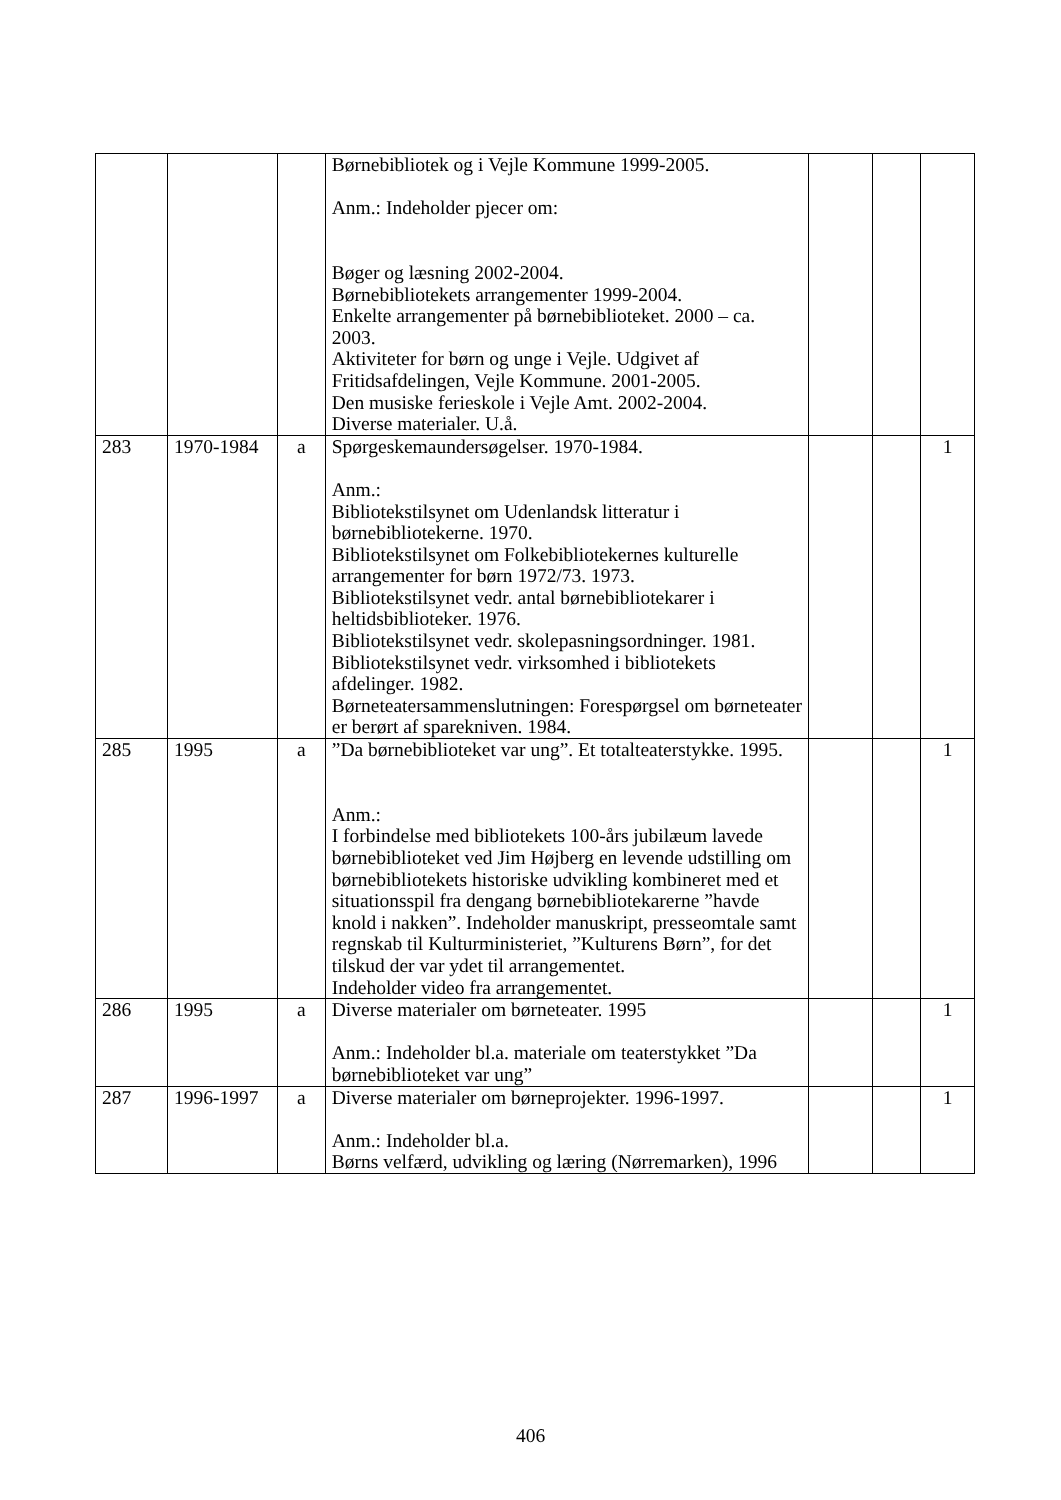| | | | Børnebibliotek og i Vejle Kommune 1999-2005. Anm.: Indeholder pjecer om: Bøger og læsning 2002-2004. Børnebibliotekets arrangementer 1999-2004. Enkelte arrangementer på børnebiblioteket. 2000 – ca. 2003. Aktiviteter for børn og unge i Vejle. Udgivet af Fritidsafdelingen, Vejle Kommune. 2001-2005. Den musiske ferieskole i Vejle Amt. 2002-2004. Diverse materialer. U.å. | | | |
| 283 | 1970-1984 | a | Spørgeskemaundersøgelser. 1970-1984. Anm.: Bibliotekstilsynet om Udenlandsk litteratur i børnebibliotekerne. 1970. Bibliotekstilsynet om Folkebibliotekernes kulturelle arrangementer for børn 1972/73. 1973. Bibliotekstilsynet vedr. antal børnebibliotekarer i heltidsbiblioteker. 1976. Bibliotekstilsynet vedr. skolepasningsordninger. 1981. Bibliotekstilsynet vedr. virksomhed i bibliotekets afdelinger. 1982. Børneteatersammenslutningen: Forespørgsel om børneteater er berørt af sparekniven. 1984. | | | 1 |
| 285 | 1995 | a | ”Da børnebiblioteket var ung”. Et totalteaterstykke. 1995. Anm.: I forbindelse med bibliotekets 100-års jubilæum lavede børnebiblioteket ved Jim Højberg en levende udstilling om børnebibliotekets historiske udvikling kombineret med et situationsspil fra dengang børnebibliotekarerne ”havde knold i nakken”. Indeholder manuskript, presseomtale samt regnskab til Kulturministeriet, ”Kulturens Børn”, for det tilskud der var ydet til arrangementet. Indeholder video fra arrangementet. | | | 1 |
| 286 | 1995 | a | Diverse materialer om børneteater. 1995 Anm.: Indeholder bl.a. materiale om teaterstykket ”Da børnebiblioteket var ung” | | | 1 |
| 287 | 1996-1997 | a | Diverse materialer om børneprojekter. 1996-1997. Anm.: Indeholder bl.a. Børns velfærd, udvikling og læring (Nørremarken), 1996 | | | 1 |
406